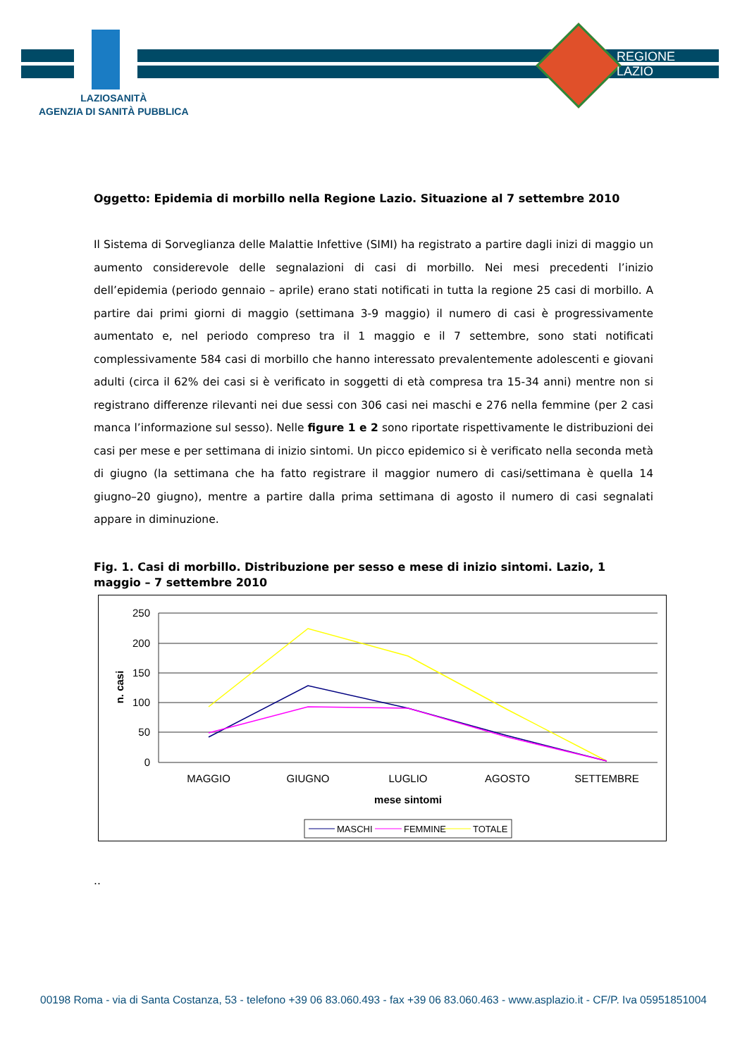LAZIOSANITÀ
AGENZIA DI SANITÀ PUBBLICA
REGIONE
LAZIO
Oggetto: Epidemia di morbillo nella Regione Lazio. Situazione al 7 settembre 2010
Il Sistema di Sorveglianza delle Malattie Infettive (SIMI) ha registrato a partire dagli inizi di maggio un aumento considerevole delle segnalazioni di casi di morbillo. Nei mesi precedenti l’inizio dell’epidemia (periodo gennaio – aprile) erano stati notificati in tutta la regione 25 casi di morbillo. A partire dai primi giorni di maggio (settimana 3-9 maggio) il numero di casi è progressivamente aumentato e, nel periodo compreso tra il 1 maggio e il 7 settembre, sono stati notificati complessivamente 584 casi di morbillo che hanno interessato prevalentemente adolescenti e giovani adulti (circa il 62% dei casi si è verificato in soggetti di età compresa tra 15-34 anni) mentre non si registrano differenze rilevanti nei due sessi con 306 casi nei maschi e 276 nella femmine (per 2 casi manca l’informazione sul sesso). Nelle figure 1 e 2 sono riportate rispettivamente le distribuzioni dei casi per mese e per settimana di inizio sintomi. Un picco epidemico si è verificato nella seconda metà di giugno (la settimana che ha fatto registrare il maggior numero di casi/settimana è quella 14 giugno–20 giugno), mentre a partire dalla prima settimana di agosto il numero di casi segnalati appare in diminuzione.
Fig. 1. Casi di morbillo. Distribuzione per sesso e mese di inizio sintomi. Lazio, 1 maggio – 7 settembre 2010
250
200
150
100
50
0
n. casi
MAGGIO
GIUGNO
LUGLIO
AGOSTO
SETTEMBRE
mese sintomi
MASCHI
FEMMINE
TOTALE
..
00198 Roma - via di Santa Costanza, 53 - telefono +39 06 83.060.493 - fax +39 06 83.060.463 - www.asplazio.it - CF/P. Iva 05951851004